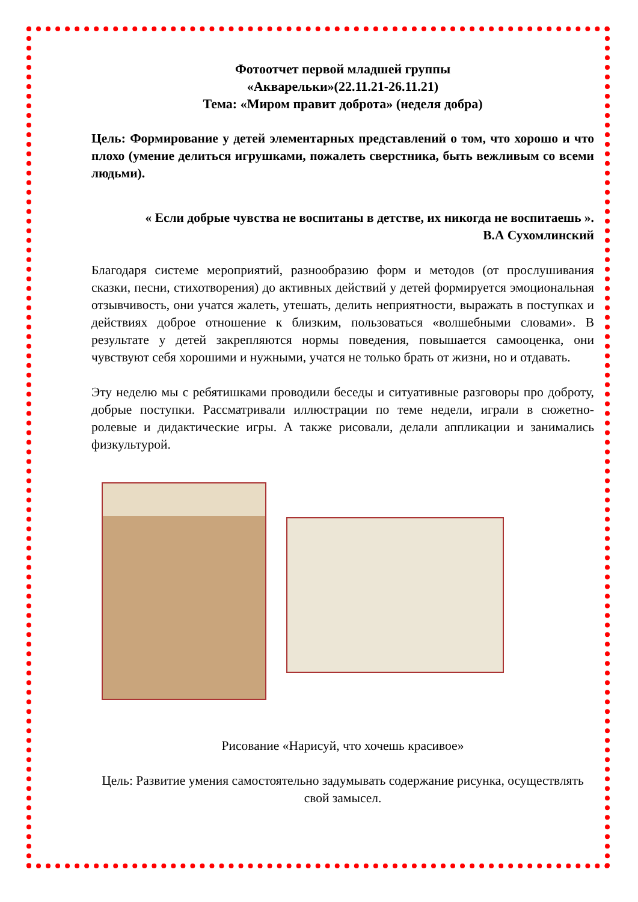Фотоотчет первой младшей группы
«Акварельки»(22.11.21-26.11.21)
Тема: «Миром правит доброта» (неделя добра)
Цель: Формирование у детей элементарных представлений о том, что хорошо и что плохо (умение делиться игрушками, пожалеть сверстника, быть вежливым со всеми людьми).
« Если добрые чувства не воспитаны в детстве, их никогда не воспитаешь ».
В.А Сухомлинский
Благодаря системе мероприятий, разнообразию форм и методов (от прослушивания сказки, песни, стихотворения) до активных действий у детей формируется эмоциональная отзывчивость, они учатся жалеть, утешать, делить неприятности, выражать в поступках и действиях доброе отношение к близким, пользоваться «волшебными словами». В результате у детей закрепляются нормы поведения, повышается самооценка, они чувствуют себя хорошими и нужными, учатся не только брать от жизни, но и отдавать.
Эту неделю мы с ребятишками проводили беседы и ситуативные разговоры про доброту, добрые поступки. Рассматривали иллюстрации по теме недели, играли в сюжетно-ролевые и дидактические игры. А также рисовали, делали аппликации и занимались физкультурой.
Рисование «Нарисуй, что хочешь красивое»
Цель: Развитие умения самостоятельно задумывать содержание рисунка, осуществлять свой замысел.